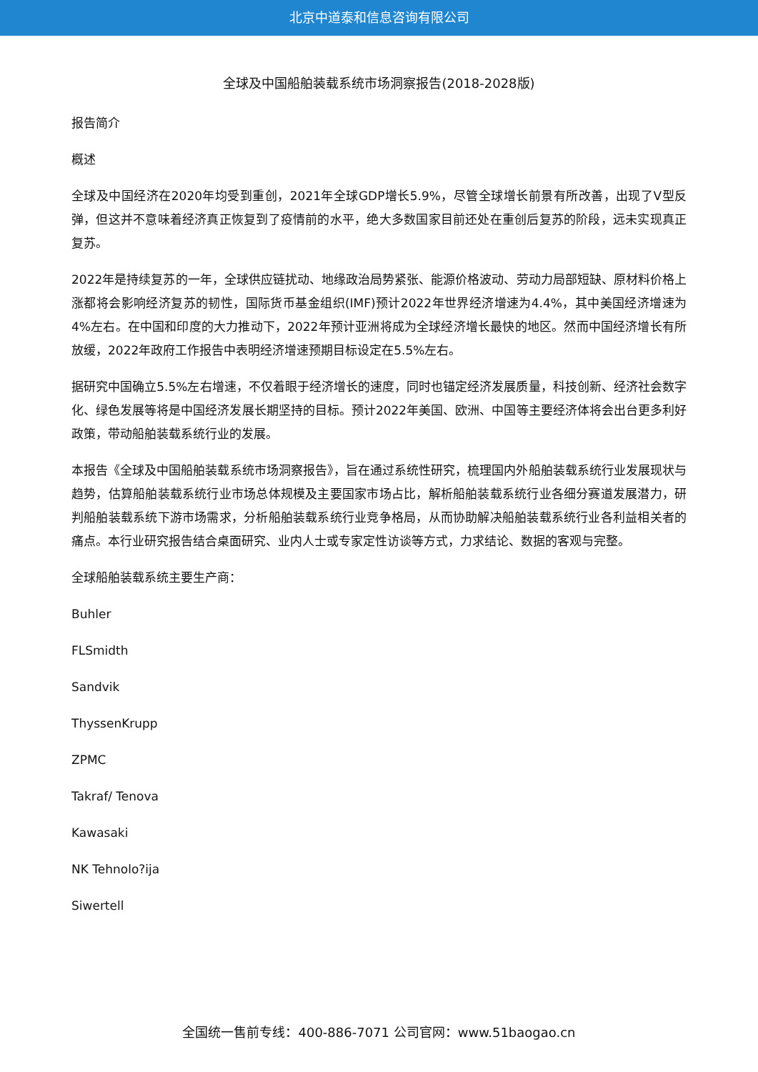北京中道泰和信息咨询有限公司
全球及中国船舶装载系统市场洞察报告(2018-2028版)
报告简介
概述
全球及中国经济在2020年均受到重创，2021年全球GDP增长5.9%，尽管全球增长前景有所改善，出现了V型反弹，但这并不意味着经济真正恢复到了疫情前的水平，绝大多数国家目前还处在重创后复苏的阶段，远未实现真正复苏。
2022年是持续复苏的一年，全球供应链扰动、地缘政治局势紧张、能源价格波动、劳动力局部短缺、原材料价格上涨都将会影响经济复苏的韧性，国际货币基金组织(IMF)预计2022年世界经济增速为4.4%，其中美国经济增速为4%左右。在中国和印度的大力推动下，2022年预计亚洲将成为全球经济增长最快的地区。然而中国经济增长有所放缓，2022年政府工作报告中表明经济增速预期目标设定在5.5%左右。
据研究中国确立5.5%左右增速，不仅着眼于经济增长的速度，同时也锚定经济发展质量，科技创新、经济社会数字化、绿色发展等将是中国经济发展长期坚持的目标。预计2022年美国、欧洲、中国等主要经济体将会出台更多利好政策，带动船舶装载系统行业的发展。
本报告《全球及中国船舶装载系统市场洞察报告》，旨在通过系统性研究，梳理国内外船舶装载系统行业发展现状与趋势，估算船舶装载系统行业市场总体规模及主要国家市场占比，解析船舶装载系统行业各细分赛道发展潜力，研判船舶装载系统下游市场需求，分析船舶装载系统行业竞争格局，从而协助解决船舶装载系统行业各利益相关者的痛点。本行业研究报告结合桌面研究、业内人士或专家定性访谈等方式，力求结论、数据的客观与完整。
全球船舶装载系统主要生产商：
Buhler
FLSmidth
Sandvik
ThyssenKrupp
ZPMC
Takraf/ Tenova
Kawasaki
NK Tehnolo?ija
Siwertell
全国统一售前专线：400-886-7071 公司官网：www.51baogao.cn